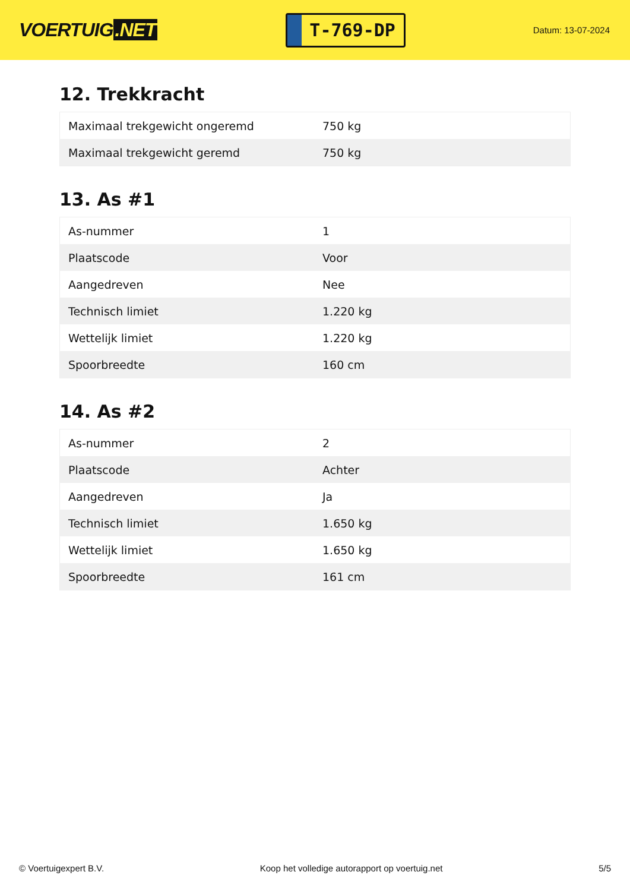VOERTUIG.NET
T-769-DP
Datum: 13-07-2024
12. Trekkracht
| Maximaal trekgewicht ongeremd | 750 kg |
| Maximaal trekgewicht geremd | 750 kg |
13. As #1
| As-nummer | 1 |
| Plaatscode | Voor |
| Aangedreven | Nee |
| Technisch limiet | 1.220 kg |
| Wettelijk limiet | 1.220 kg |
| Spoorbreedte | 160 cm |
14. As #2
| As-nummer | 2 |
| Plaatscode | Achter |
| Aangedreven | Ja |
| Technisch limiet | 1.650 kg |
| Wettelijk limiet | 1.650 kg |
| Spoorbreedte | 161 cm |
© Voertuigexpert B.V. Koop het volledige autorapport op voertuig.net 5/5